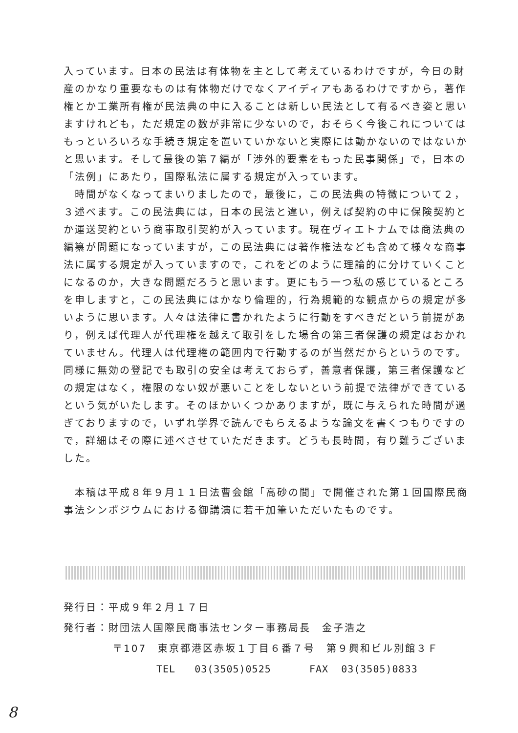入っています。日本の民法は有体物を主として考えているわけですが，今日の財産のかなり重要なものは有体物だけでなくアイディアもあるわけですから，著作権とか工業所有権が民法典の中に入ることは新しい民法として有るべき姿と思いますけれども，ただ規定の数が非常に少ないので，おそらく今後これについてはもっといろいろな手続き規定を置いていかないと実際には動かないのではないかと思います。そして最後の第７編が「渉外的要素をもった民事関係」で，日本の「法例」にあたり，国際私法に属する規定が入っています。
　時間がなくなってまいりましたので，最後に，この民法典の特徴について２，３述べます。この民法典には，日本の民法と違い，例えば契約の中に保険契約とか運送契約という商事取引契約が入っています。現在ヴィエトナムでは商法典の編纂が問題になっていますが，この民法典には著作権法なども含めて様々な商事法に属する規定が入っていますので，これをどのように理論的に分けていくことになるのか，大きな問題だろうと思います。更にもう一つ私の感じているところを申しますと，この民法典にはかなり倫理的，行為規範的な観点からの規定が多いように思います。人々は法律に書かれたように行動をすべきだという前提があり，例えば代理人が代理権を越えて取引をした場合の第三者保護の規定はおかれていません。代理人は代理権の範囲内で行動するのが当然だからというのです。同様に無効の登記でも取引の安全は考えておらず，善意者保護，第三者保護などの規定はなく，権限のない奴が悪いことをしないという前提で法律ができているという気がいたします。そのほかいくつかありますが，既に与えられた時間が過ぎておりますので，いずれ学界で読んでもらえるような論文を書くつもりですので，詳細はその際に述べさせていただきます。どうも長時間，有り難うございました。
　本稿は平成８年９月１１日法曹会館「高砂の間」で開催された第１回国際民商事法シンポジウムにおける御講演に若干加筆いただいたものです。
発行日：平成９年２月１７日
発行者：財団法人国際民商事法センター事務局長　金子浩之
〒107　東京都港区赤坂１丁目６番７号　第９興和ビル別館３Ｆ
TEL 03(3505)0525 FAX 03(3505)0833
8